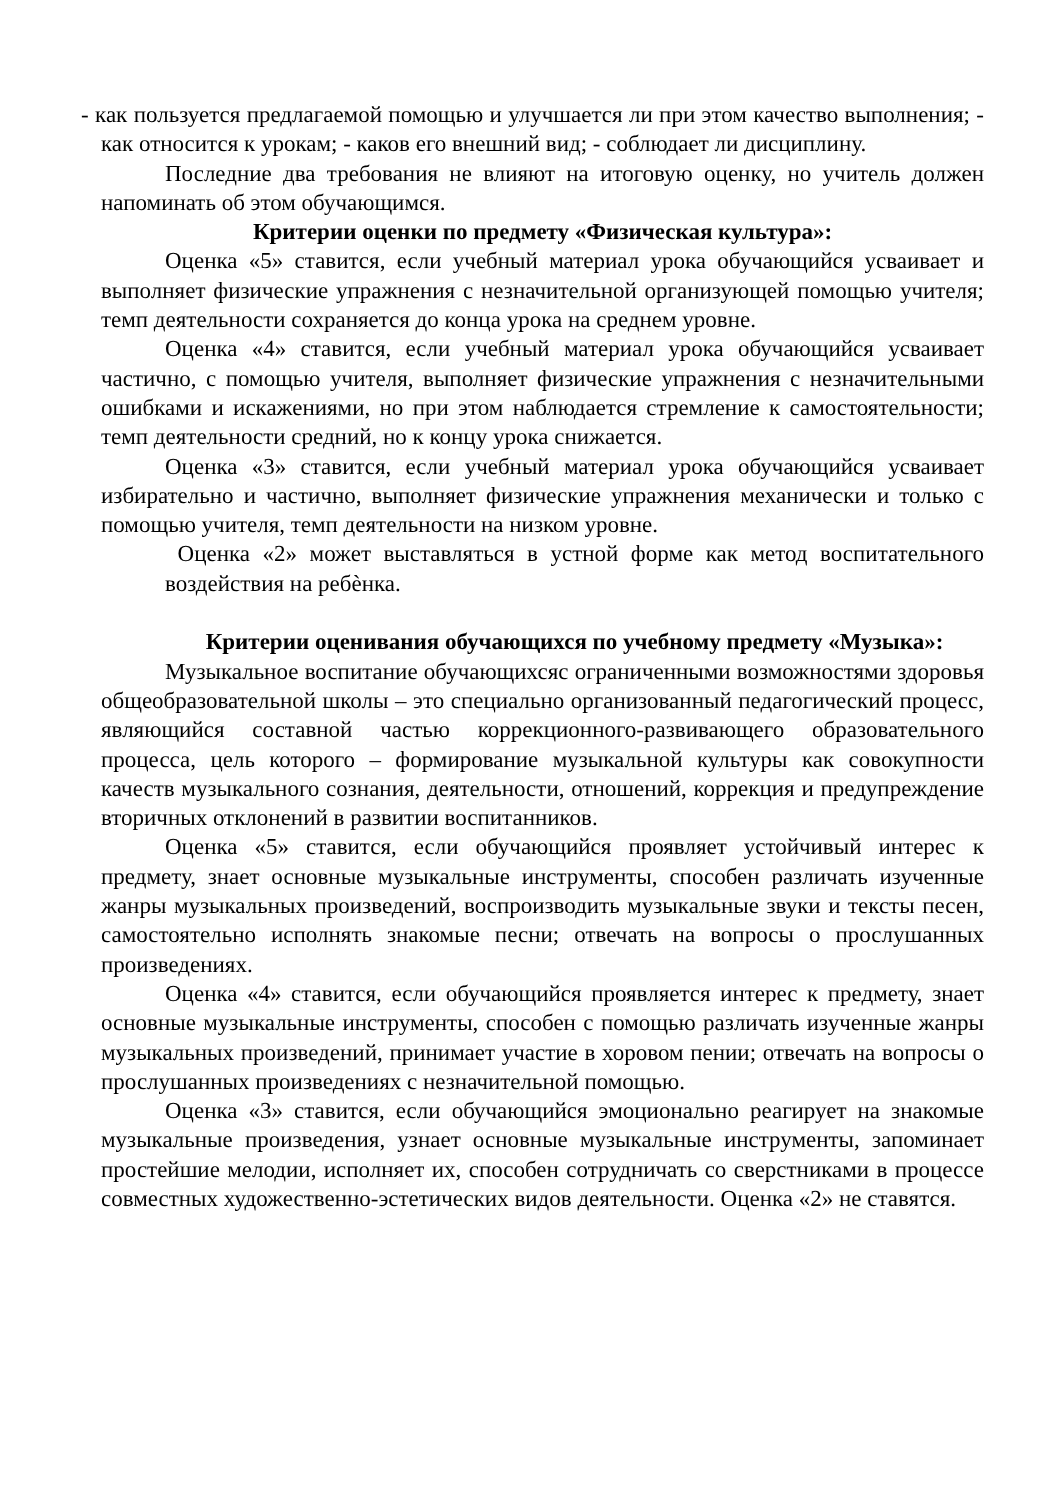- как пользуется предлагаемой помощью и улучшается ли при этом качество выполнения; - как относится к урокам; - каков его внешний вид; - соблюдает ли дисциплину.
Последние два требования не влияют на итоговую оценку, но учитель должен напоминать об этом обучающимся.
Критерии оценки по предмету «Физическая культура»:
Оценка «5» ставится, если учебный материал урока обучающийся усваивает и выполняет физические упражнения с незначительной организующей помощью учителя; темп деятельности сохраняется до конца урока на среднем уровне.
Оценка «4» ставится, если учебный материал урока обучающийся усваивает частично, с помощью учителя, выполняет физические упражнения с незначительными ошибками и искажениями, но при этом наблюдается стремление к самостоятельности; темп деятельности средний, но к концу урока снижается.
Оценка «3» ставится, если учебный материал урока обучающийся усваивает избирательно и частично, выполняет физические упражнения механически и только с помощью учителя, темп деятельности на низком уровне.
Оценка «2» может выставляться в устной форме как метод воспитательного воздействия на ребѐнка.
Критерии оценивания обучающихся по учебному предмету «Музыка»:
Музыкальное воспитание обучающихсяс ограниченными возможностями здоровья общеобразовательной школы – это специально организованный педагогический процесс, являющийся составной частью коррекционного-развивающего образовательного процесса, цель которого – формирование музыкальной культуры как совокупности качеств музыкального сознания, деятельности, отношений, коррекция и предупреждение вторичных отклонений в развитии воспитанников.
Оценка «5» ставится, если обучающийся проявляет устойчивый интерес к предмету, знает основные музыкальные инструменты, способен различать изученные жанры музыкальных произведений, воспроизводить музыкальные звуки и тексты песен, самостоятельно исполнять знакомые песни; отвечать на вопросы о прослушанных произведениях.
Оценка «4» ставится, если обучающийся проявляется интерес к предмету, знает основные музыкальные инструменты, способен с помощью различать изученные жанры музыкальных произведений, принимает участие в хоровом пении; отвечать на вопросы о прослушанных произведениях с незначительной помощью.
Оценка «3» ставится, если обучающийся эмоционально реагирует на знакомые музыкальные произведения, узнает основные музыкальные инструменты, запоминает простейшие мелодии, исполняет их, способен сотрудничать со сверстниками в процессе совместных художественно-эстетических видов деятельности. Оценка «2» не ставятся.